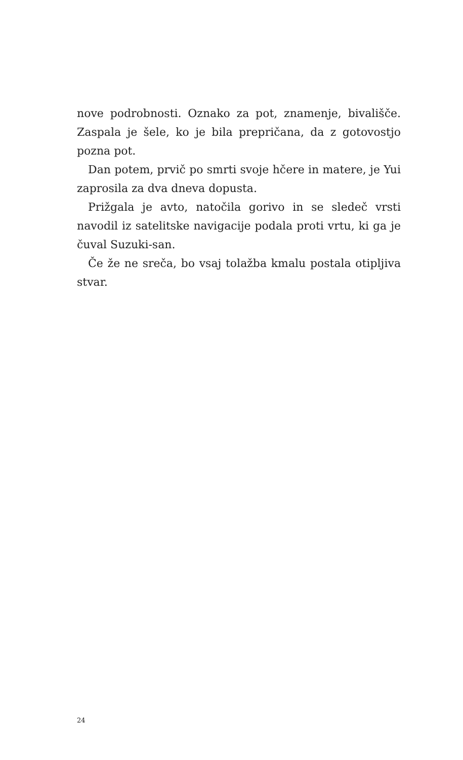nove podrobnosti. Oznako za pot, znamenje, bivališče. Zaspala je šele, ko je bila prepričana, da z gotovostjo pozna pot.
Dan potem, prvič po smrti svoje hčere in matere, je Yui zaprosila za dva dneva dopusta.
Prižgala je avto, natočila gorivo in se sledeč vrsti navodil iz satelitske navigacije podala proti vrtu, ki ga je čuval Suzuki-san.
Če že ne sreča, bo vsaj tolažba kmalu postala otipljiva stvar.
24